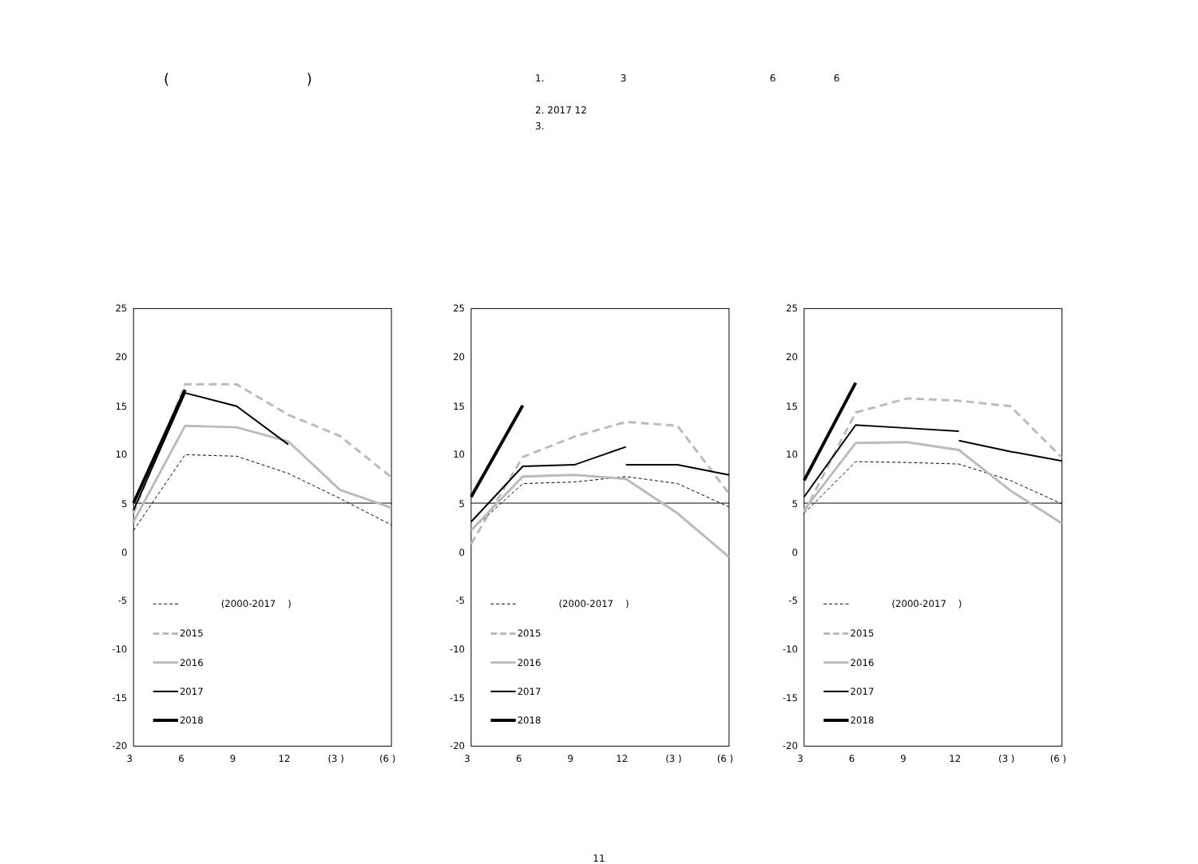( )
1. 3 6 6
2. 2017 12
3.
25
20
15
10
5
0
-5
-10
-15
-20
3
6
9
12
(3 )
(6 )
(2000-2017 )
2015
2016
2017
2018
25
20
15
10
5
0
-5
-10
-15
-20
3
6
9
12
(3 )
(6 )
(2000-2017 )
2015
2016
2017
2018
25
20
15
10
5
0
-5
-10
-15
-20
3
6
9
12
(3 )
(6 )
(2000-2017 )
2015
2016
2017
2018
11